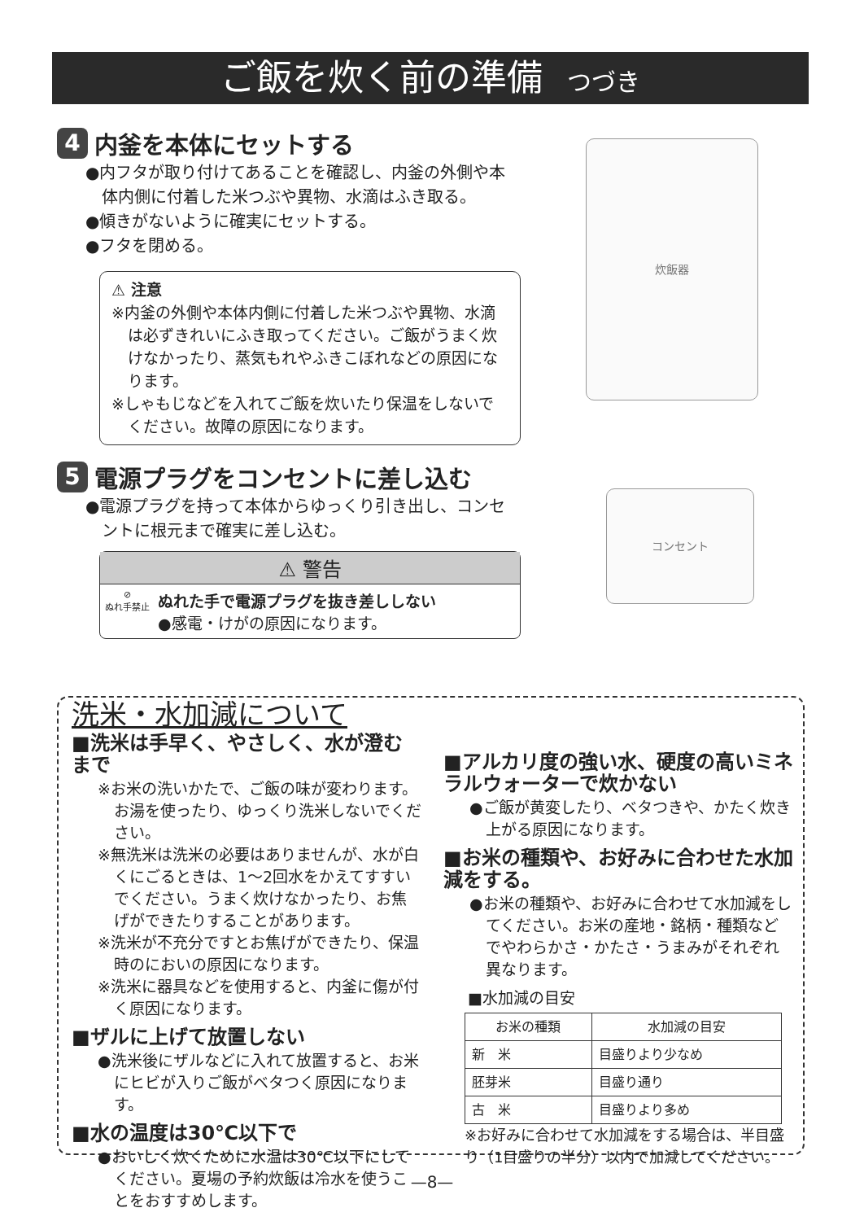ご飯を炊く前の準備 つづき
4 内釜を本体にセットする
●内フタが取り付けてあることを確認し、内釜の外側や本体内側に付着した米つぶや異物、水滴はふき取る。
●傾きがないように確実にセットする。
●フタを閉める。
⚠ 注意
※内釜の外側や本体内側に付着した米つぶや異物、水滴は必ずきれいにふき取ってください。ご飯がうまく炊けなかったり、蒸気もれやふきこぼれなどの原因になります。
※しゃもじなどを入れてご飯を炊いたり保温をしないでください。故障の原因になります。
炊飯器
5 電源プラグをコンセントに差し込む
●電源プラグを持って本体からゆっくり引き出し、コンセントに根元まで確実に差し込む。
⚠ 警告
⊘
ぬれ手禁止
ぬれた手で電源プラグを抜き差ししない
●感電・けがの原因になります。
コンセント
洗米・水加減について
■洗米は手早く、やさしく、水が澄むまで
※お米の洗いかたで、ご飯の味が変わります。お湯を使ったり、ゆっくり洗米しないでください。
※無洗米は洗米の必要はありませんが、水が白くにごるときは、1〜2回水をかえてすすいでください。うまく炊けなかったり、お焦げができたりすることがあります。
※洗米が不充分ですとお焦げができたり、保温時のにおいの原因になります。
※洗米に器具などを使用すると、内釜に傷が付く原因になります。
■ザルに上げて放置しない
●洗米後にザルなどに入れて放置すると、お米にヒビが入りご飯がベタつく原因になります。
■水の温度は30℃以下で
●おいしく炊くために水温は30℃以下にしてください。夏場の予約炊飯は冷水を使うことをおすすめします。
■アルカリ度の強い水、硬度の高いミネラルウォーターで炊かない
●ご飯が黄変したり、ベタつきや、かたく炊き上がる原因になります。
■お米の種類や、お好みに合わせた水加減をする。
●お米の種類や、お好みに合わせて水加減をしてください。お米の産地・銘柄・種類などでやわらかさ・かたさ・うまみがそれぞれ異なります。
■水加減の目安
| お米の種類 | 水加減の目安 |
| --- | --- |
| 新 米 | 目盛りより少なめ |
| 胚芽米 | 目盛り通り |
| 古 米 | 目盛りより多め |
※お好みに合わせて水加減をする場合は、半目盛り（1目盛りの半分）以内で加減してください。
—8—